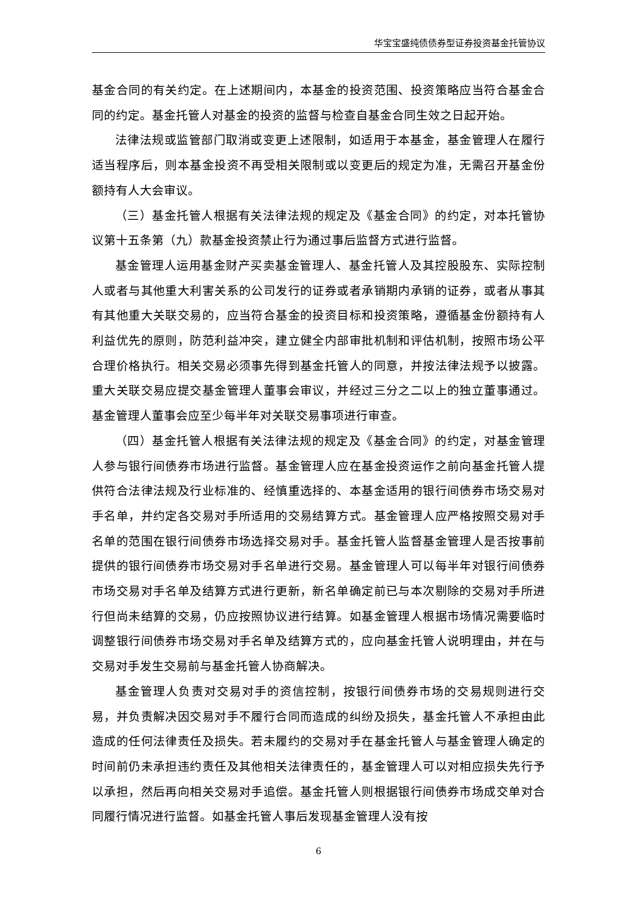华宝宝盛纯债债券型证券投资基金托管协议
基金合同的有关约定。在上述期间内，本基金的投资范围、投资策略应当符合基金合同的约定。基金托管人对基金的投资的监督与检查自基金合同生效之日起开始。
法律法规或监管部门取消或变更上述限制，如适用于本基金，基金管理人在履行适当程序后，则本基金投资不再受相关限制或以变更后的规定为准，无需召开基金份额持有人大会审议。
（三）基金托管人根据有关法律法规的规定及《基金合同》的约定，对本托管协议第十五条第（九）款基金投资禁止行为通过事后监督方式进行监督。
基金管理人运用基金财产买卖基金管理人、基金托管人及其控股股东、实际控制人或者与其他重大利害关系的公司发行的证券或者承销期内承销的证券，或者从事其有其他重大关联交易的，应当符合基金的投资目标和投资策略，遵循基金份额持有人利益优先的原则，防范利益冲突，建立健全内部审批机制和评估机制，按照市场公平合理价格执行。相关交易必须事先得到基金托管人的同意，并按法律法规予以披露。重大关联交易应提交基金管理人董事会审议，并经过三分之二以上的独立董事通过。基金管理人董事会应至少每半年对关联交易事项进行审查。
（四）基金托管人根据有关法律法规的规定及《基金合同》的约定，对基金管理人参与银行间债券市场进行监督。基金管理人应在基金投资运作之前向基金托管人提供符合法律法规及行业标准的、经慎重选择的、本基金适用的银行间债券市场交易对手名单，并约定各交易对手所适用的交易结算方式。基金管理人应严格按照交易对手名单的范围在银行间债券市场选择交易对手。基金托管人监督基金管理人是否按事前提供的银行间债券市场交易对手名单进行交易。基金管理人可以每半年对银行间债券市场交易对手名单及结算方式进行更新，新名单确定前已与本次剔除的交易对手所进行但尚未结算的交易，仍应按照协议进行结算。如基金管理人根据市场情况需要临时调整银行间债券市场交易对手名单及结算方式的，应向基金托管人说明理由，并在与交易对手发生交易前与基金托管人协商解决。
基金管理人负责对交易对手的资信控制，按银行间债券市场的交易规则进行交易，并负责解决因交易对手不履行合同而造成的纠纷及损失，基金托管人不承担由此造成的任何法律责任及损失。若未履约的交易对手在基金托管人与基金管理人确定的时间前仍未承担违约责任及其他相关法律责任的，基金管理人可以对相应损失先行予以承担，然后再向相关交易对手追偿。基金托管人则根据银行间债券市场成交单对合同履行情况进行监督。如基金托管人事后发现基金管理人没有按
6